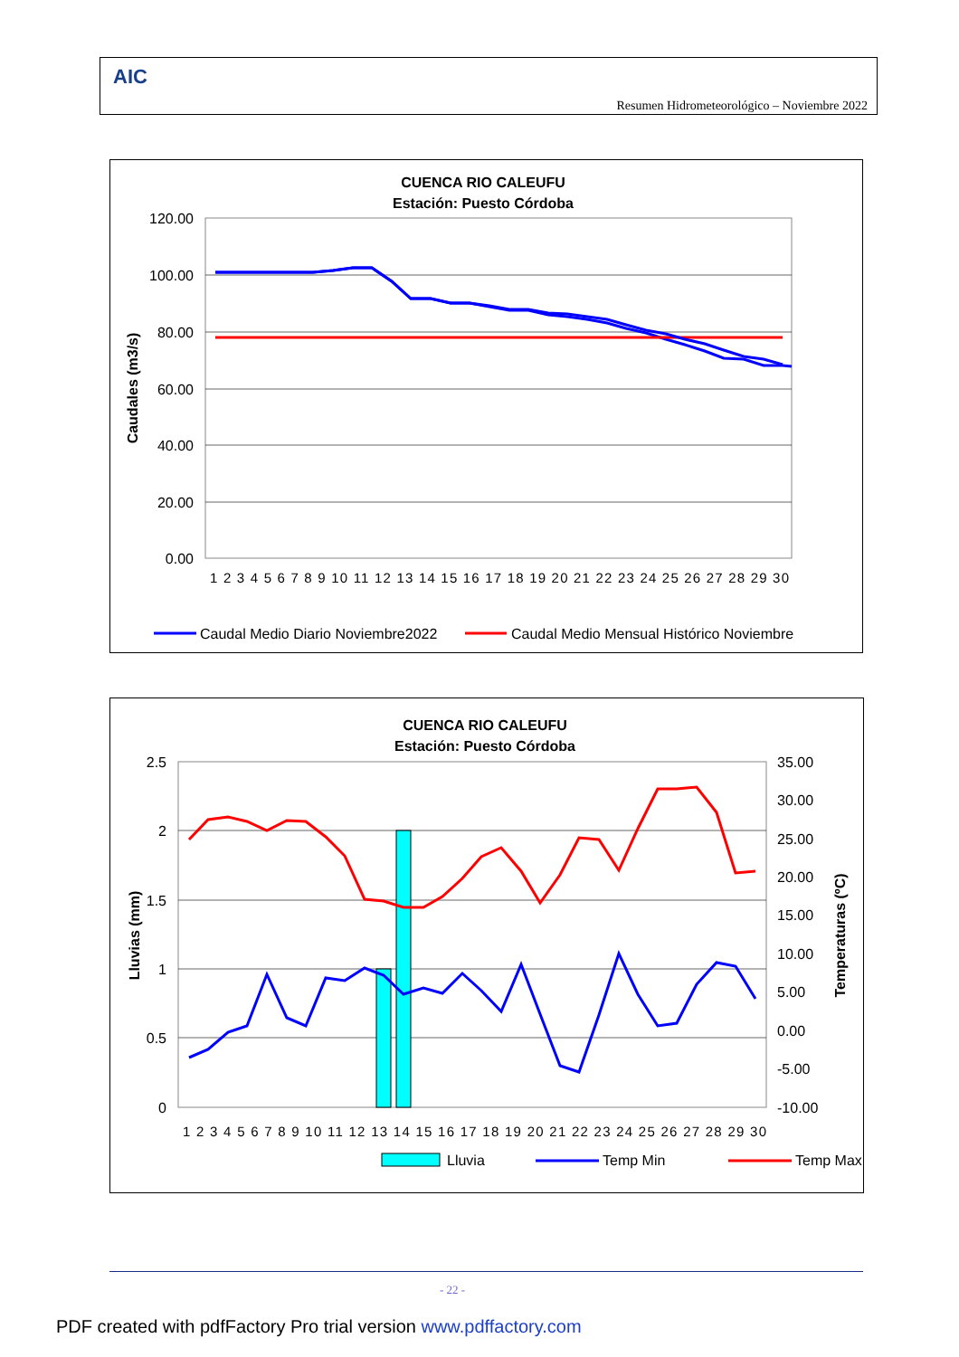AIC
Resumen Hidrometeorológico – Noviembre 2022
CUENCA RIO CALEUFU
Estación: Puesto Córdoba
120.00
100.00
80.00
60.00
40.00
20.00
0.00
Caudales (m3/s)
1 2 3 4 5 6 7 8 9 10 11 12 13 14 15 16 17 18 19 20 21 22 23 24 25 26 27 28 29 30
Caudal Medio Diario Noviembre2022
Caudal Medio Mensual Histórico Noviembre
CUENCA RIO CALEUFU
Estación: Puesto Córdoba
2.5
2
1.5
1
0.5
0
35.00
30.00
25.00
20.00
15.00
10.00
5.00
0.00
-5.00
-10.00
Lluvias (mm)
Temperaturas (ºC)
1 2 3 4 5 6 7 8 9 10 11 12 13 14 15 16 17 18 19 20 21 22 23 24 25 26 27 28 29 30
Lluvia
Temp Min
Temp Max
- 22 -
PDF created with pdfFactory Pro trial version www.pdffactory.com